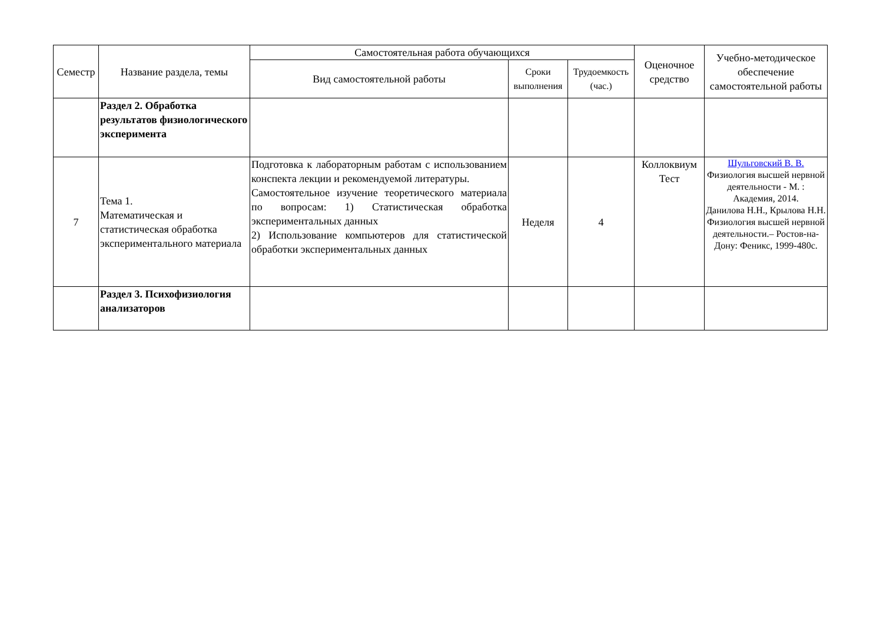| Семестр | Название раздела, темы | Самостоятельная работа обучающихся | | | Оценочное средство | Учебно-методическое обеспечение самостоятельной работы |
| --- | --- | --- | --- | --- | --- | --- |
| | | Вид самостоятельной работы | Сроки выполнения | Трудоемкость (час.) | | |
| | Раздел 2. Обработка результатов физиологического эксперимента | | | | | |
| 7 | Тема 1. Математическая и статистическая обработка экспериментального материала | Подготовка к лабораторным работам с использованием конспекта лекции и рекомендуемой литературы. Самостоятельное изучение теоретического материала по вопросам: 1) Статистическая обработка экспериментальных данных 2) Использование компьютеров для статистической обработки экспериментальных данных | Неделя | 4 | Коллоквиум Тест | Шульговский В. В. Физиология высшей нервной деятельности - М. : Академия, 2014. Данилова Н.Н., Крылова Н.Н. Физиология высшей нервной деятельности.– Ростов-на-Дону: Феникс, 1999-480с. |
| | Раздел 3. Психофизиология анализаторов | | | | | |